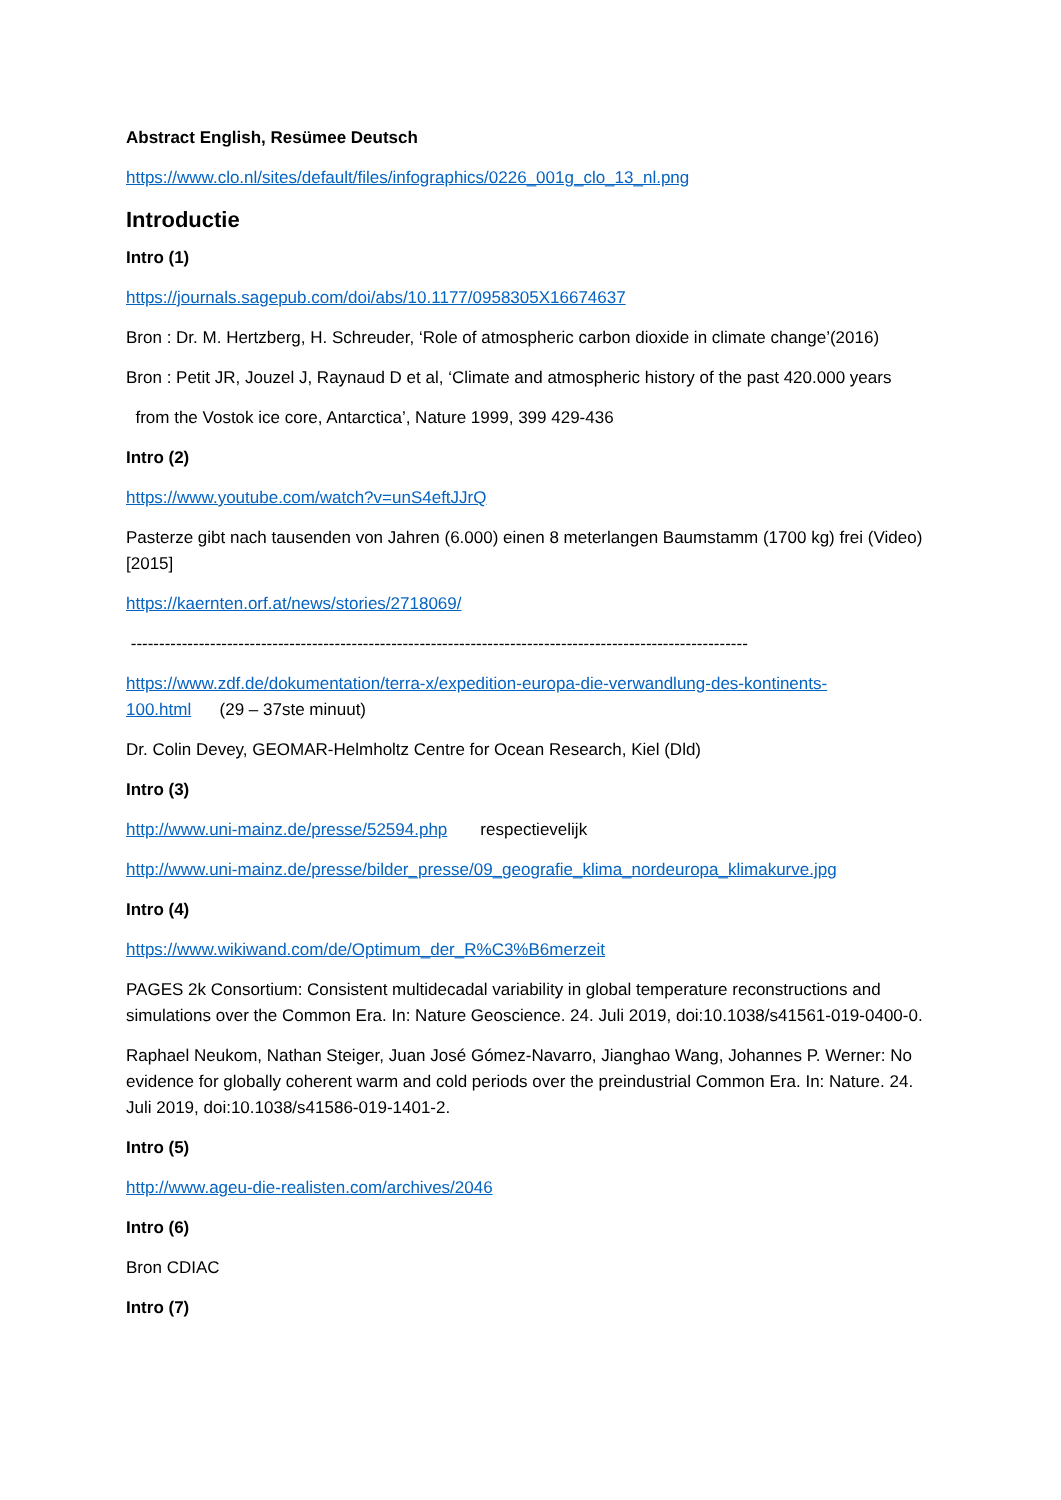Abstract English, Resümee Deutsch
https://www.clo.nl/sites/default/files/infographics/0226_001g_clo_13_nl.png
Introductie
Intro (1)
https://journals.sagepub.com/doi/abs/10.1177/0958305X16674637
Bron : Dr. M. Hertzberg, H. Schreuder, ‘Role of atmospheric carbon dioxide in climate change’(2016)
Bron : Petit JR, Jouzel J, Raynaud D et al, ‘Climate and atmospheric history of the past 420.000 years
from the Vostok ice core, Antarctica’, Nature 1999, 399 429-436
Intro (2)
https://www.youtube.com/watch?v=unS4eftJJrQ
Pasterze gibt nach tausenden von Jahren (6.000) einen 8 meterlangen Baumstamm (1700 kg) frei (Video) [2015]
https://kaernten.orf.at/news/stories/2718069/
-------------------------------------------------------------------------------------------------------------
https://www.zdf.de/dokumentation/terra-x/expedition-europa-die-verwandlung-des-kontinents-100.html (29 – 37ste minuut)
Dr. Colin Devey, GEOMAR-Helmholtz Centre for Ocean Research, Kiel (Dld)
Intro (3)
http://www.uni-mainz.de/presse/52594.php respectievelijk
http://www.uni-mainz.de/presse/bilder_presse/09_geografie_klima_nordeuropa_klimakurve.jpg
Intro (4)
https://www.wikiwand.com/de/Optimum_der_R%C3%B6merzeit
PAGES 2k Consortium: Consistent multidecadal variability in global temperature reconstructions and simulations over the Common Era. In: Nature Geoscience. 24. Juli 2019, doi:10.1038/s41561-019-0400-0.
Raphael Neukom, Nathan Steiger, Juan José Gómez-Navarro, Jianghao Wang, Johannes P. Werner: No evidence for globally coherent warm and cold periods over the preindustrial Common Era. In: Nature. 24. Juli 2019, doi:10.1038/s41586-019-1401-2.
Intro (5)
http://www.ageu-die-realisten.com/archives/2046
Intro (6)
Bron CDIAC
Intro (7)